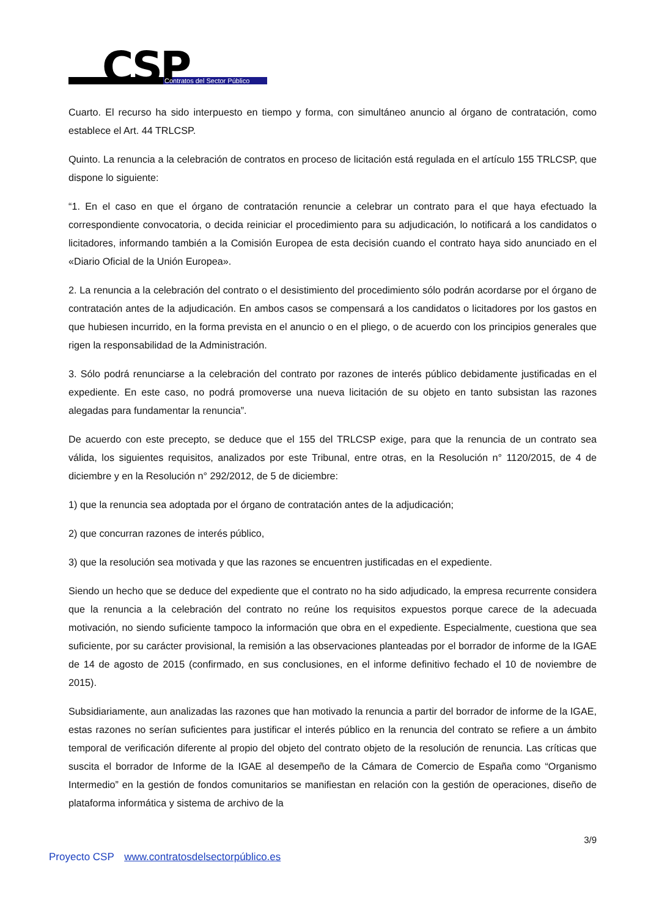CSP Contratos del Sector Público
Cuarto. El recurso ha sido interpuesto en tiempo y forma, con simultáneo anuncio al órgano de contratación, como establece el Art. 44 TRLCSP.
Quinto. La renuncia a la celebración de contratos en proceso de licitación está regulada en el artículo 155 TRLCSP, que dispone lo siguiente:
“1. En el caso en que el órgano de contratación renuncie a celebrar un contrato para el que haya efectuado la correspondiente convocatoria, o decida reiniciar el procedimiento para su adjudicación, lo notificará a los candidatos o licitadores, informando también a la Comisión Europea de esta decisión cuando el contrato haya sido anunciado en el «Diario Oficial de la Unión Europea».
2. La renuncia a la celebración del contrato o el desistimiento del procedimiento sólo podrán acordarse por el órgano de contratación antes de la adjudicación. En ambos casos se compensará a los candidatos o licitadores por los gastos en que hubiesen incurrido, en la forma prevista en el anuncio o en el pliego, o de acuerdo con los principios generales que rigen la responsabilidad de la Administración.
3. Sólo podrá renunciarse a la celebración del contrato por razones de interés público debidamente justificadas en el expediente. En este caso, no podrá promoverse una nueva licitación de su objeto en tanto subsistan las razones alegadas para fundamentar la renuncia”.
De acuerdo con este precepto, se deduce que el 155 del TRLCSP exige, para que la renuncia de un contrato sea válida, los siguientes requisitos, analizados por este Tribunal, entre otras, en la Resolución n° 1120/2015, de 4 de diciembre y en la Resolución n° 292/2012, de 5 de diciembre:
1) que la renuncia sea adoptada por el órgano de contratación antes de la adjudicación;
2) que concurran razones de interés público,
3) que la resolución sea motivada y que las razones se encuentren justificadas en el expediente.
Siendo un hecho que se deduce del expediente que el contrato no ha sido adjudicado, la empresa recurrente considera que la renuncia a la celebración del contrato no reúne los requisitos expuestos porque carece de la adecuada motivación, no siendo suficiente tampoco la información que obra en el expediente. Especialmente, cuestiona que sea suficiente, por su carácter provisional, la remisión a las observaciones planteadas por el borrador de informe de la IGAE de 14 de agosto de 2015 (confirmado, en sus conclusiones, en el informe definitivo fechado el 10 de noviembre de 2015).
Subsidiariamente, aun analizadas las razones que han motivado la renuncia a partir del borrador de informe de la IGAE, estas razones no serían suficientes para justificar el interés público en la renuncia del contrato se refiere a un ámbito temporal de verificación diferente al propio del objeto del contrato objeto de la resolución de renuncia. Las críticas que suscita el borrador de Informe de la IGAE al desempeño de la Cámara de Comercio de España como “Organismo Intermedio” en la gestión de fondos comunitarios se manifiestan en relación con la gestión de operaciones, diseño de plataforma informática y sistema de archivo de la
3/9
Proyecto CSP www.contratosdelsectorpúblico.es